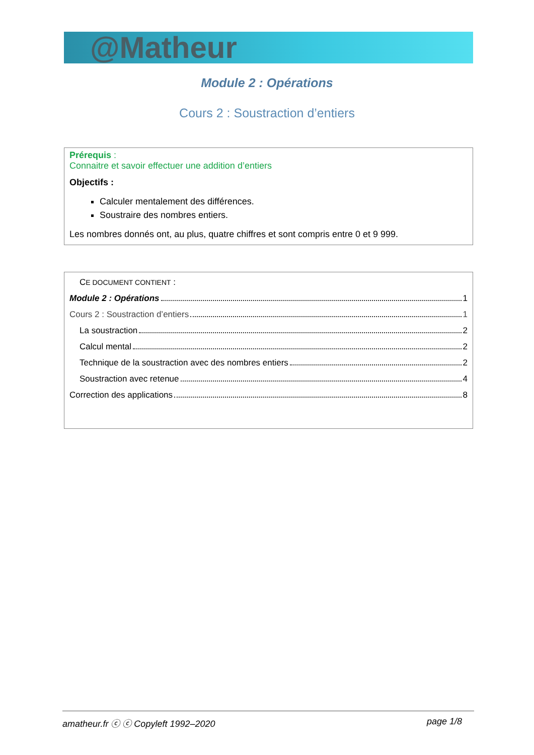@Matheur
Module 2 : Opérations
Cours 2 : Soustraction d’entiers
Prérequis :
Connaitre et savoir effectuer une addition d’entiers
Objectifs :
Calculer mentalement des différences.
Soustraire des nombres entiers.
Les nombres donnés ont, au plus, quatre chiffres et sont compris entre 0 et 9 999.
CE DOCUMENT CONTIENT :
Module 2 : Opérations 1
Cours 2 : Soustraction d’entiers 1
La soustraction 2
Calcul mental 2
Technique de la soustraction avec des nombres entiers 2
Soustraction avec retenue 4
Correction des applications 8
amatheur.fr ⓒ ⓒ Copyleft 1992–2020 page 1/8